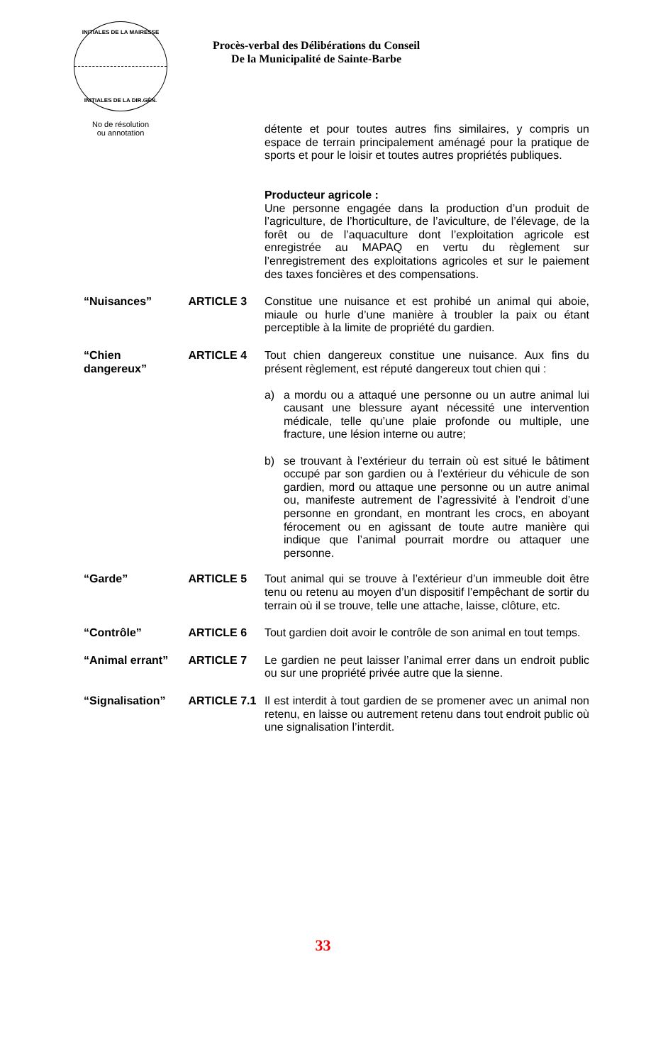INITIALES DE LA MAIRESSE
INITIALES DE LA DIR.GÉN.
No de résolution
ou annotation
Procès-verbal des Délibérations du Conseil
De la Municipalité de Sainte-Barbe
détente et pour toutes autres fins similaires, y compris un espace de terrain principalement aménagé pour la pratique de sports et pour le loisir et toutes autres propriétés publiques.
Producteur agricole :
Une personne engagée dans la production d’un produit de l’agriculture, de l’horticulture, de l’aviculture, de l’élevage, de la forêt ou de l’aquaculture dont l’exploitation agricole est enregistrée au MAPAQ en vertu du règlement sur l’enregistrement des exploitations agricoles et sur le paiement des taxes foncières et des compensations.
“Nuisances” ARTICLE 3 Constitue une nuisance et est prohibé un animal qui aboie, miaule ou hurle d’une manière à troubler la paix ou étant perceptible à la limite de propriété du gardien.
“Chien
dangereux”
ARTICLE 4 Tout chien dangereux constitue une nuisance. Aux fins du présent règlement, est réputé dangereux tout chien qui :
a) a mordu ou a attaqué une personne ou un autre animal lui causant une blessure ayant nécessité une intervention médicale, telle qu’une plaie profonde ou multiple, une fracture, une lésion interne ou autre;
b) se trouvant à l’extérieur du terrain où est situé le bâtiment occupé par son gardien ou à l’extérieur du véhicule de son gardien, mord ou attaque une personne ou un autre animal ou, manifeste autrement de l’agressivité à l’endroit d’une personne en grondant, en montrant les crocs, en aboyant férocement ou en agissant de toute autre manière qui indique que l’animal pourrait mordre ou attaquer une personne.
“Garde” ARTICLE 5 Tout animal qui se trouve à l’extérieur d’un immeuble doit être tenu ou retenu au moyen d’un dispositif l’empêchant de sortir du terrain où il se trouve, telle une attache, laisse, clôture, etc.
“Contrôle” ARTICLE 6 Tout gardien doit avoir le contrôle de son animal en tout temps.
“Animal errant” ARTICLE 7 Le gardien ne peut laisser l’animal errer dans un endroit public ou sur une propriété privée autre que la sienne.
“Signalisation” ARTICLE 7.1 Il est interdit à tout gardien de se promener avec un animal non retenu, en laisse ou autrement retenu dans tout endroit public où une signalisation l’interdit.
33